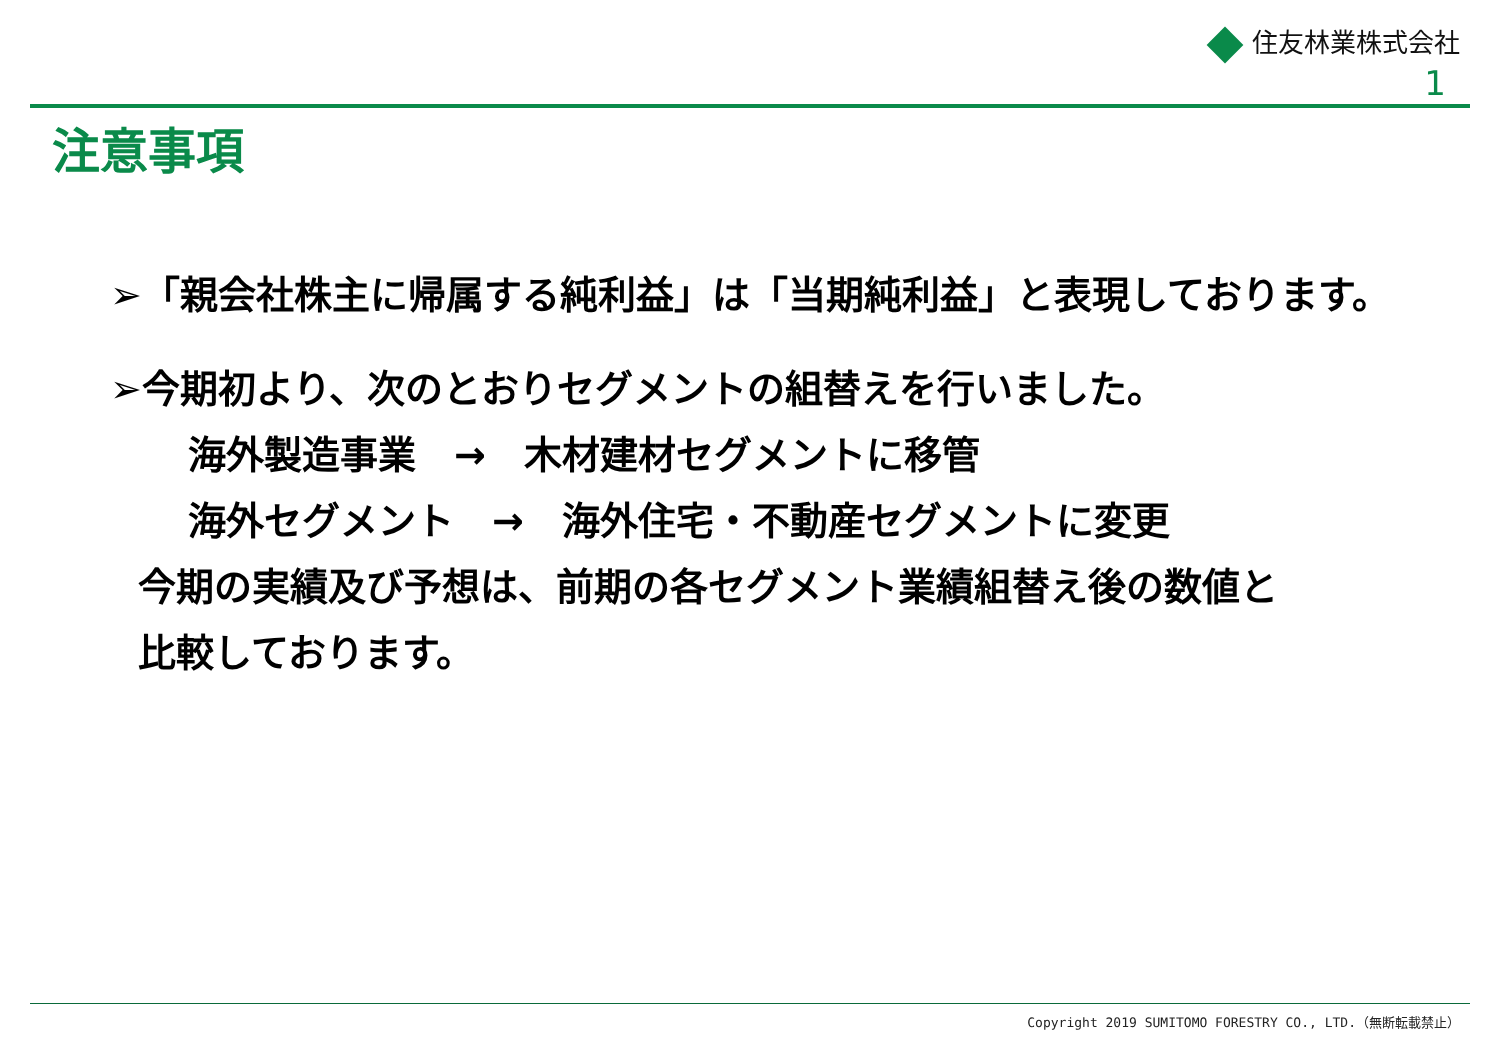住友林業株式会社
1
注意事項
➢「親会社株主に帰属する純利益」は「当期純利益」と表現しております。
➢今期初より、次のとおりセグメントの組替えを行いました。
海外製造事業　→　木材建材セグメントに移管
海外セグメント　→　海外住宅・不動産セグメントに変更
今期の実績及び予想は、前期の各セグメント業績組替え後の数値と
比較しております。
Copyright 2019 SUMITOMO FORESTRY CO., LTD.（無断転載禁止）